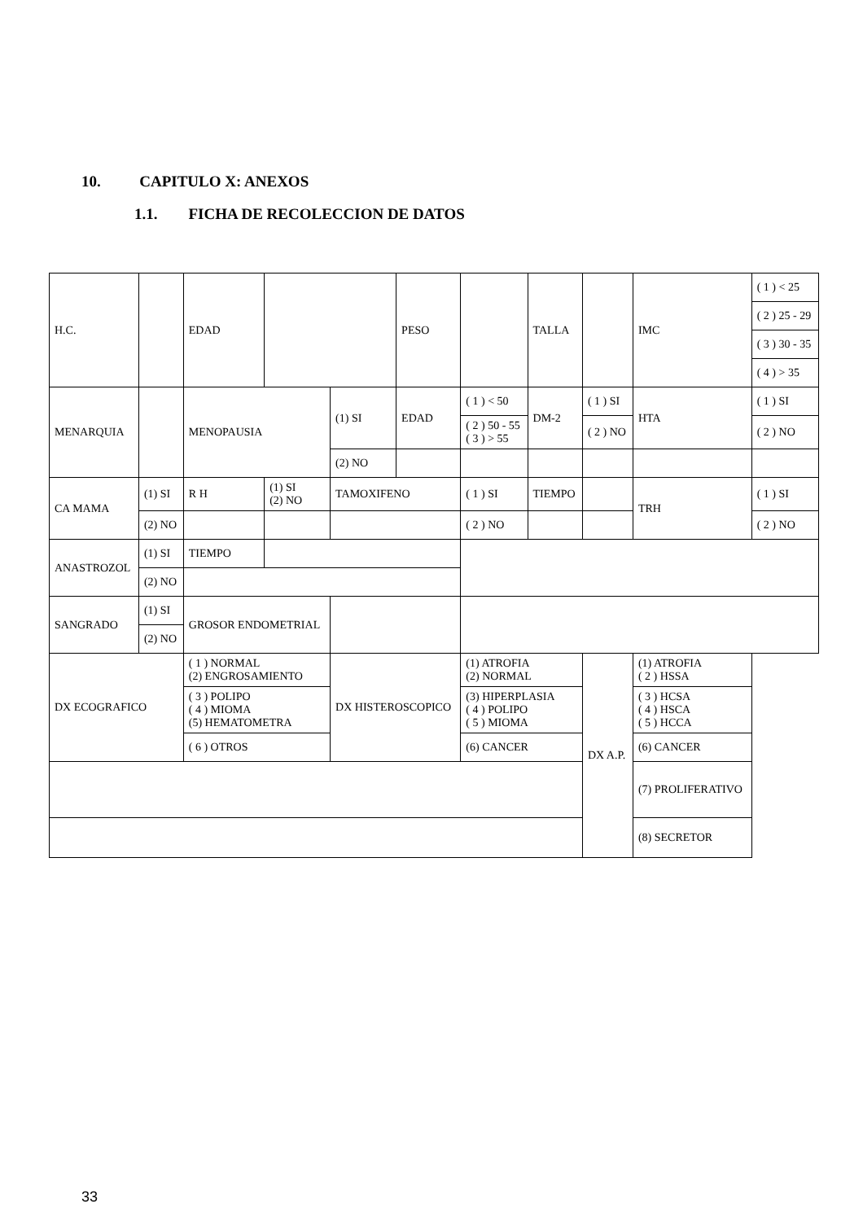10. CAPITULO X: ANEXOS
1.1. FICHA DE RECOLECCION DE DATOS
| H.C. | | | EDAD | | | PESO | | TALLA | | IMC | ( 1 ) < 25 |
| | | | | | | | | | | | ( 2 ) 25 - 29 |
| | | | | | | | | | | | ( 3 ) 30 - 35 |
| | | | | | | | | | | | ( 4 ) > 35 |
| MENARQUIA | | | MENOPAUSIA | | (1) SI | EDAD | ( 1 ) < 50 | DM-2 | ( 1 ) SI | HTA | ( 1 ) SI |
| | | | | | | | ( 2 ) 50 - 55 ( 3 ) > 55 | | ( 2 ) NO | | ( 2 ) NO |
| | | | | | (2) NO | | | | | | |
| CA MAMA | | (1) SI | R H | (1) SI (2) NO | TAMOXIFENO | | ( 1 ) SI | TIEMPO | | TRH | ( 1 ) SI |
| | | (2) NO | | | | | ( 2 ) NO | | | | ( 2 ) NO |
| ANASTROZOL | | (1) SI | TIEMPO | | | | | | | | |
| | | (2) NO | | | | | | | | | |
| SANGRADO | | (1) SI | GROSOR ENDOMETRIAL | | | | | | | | |
| | | (2) NO | | | | | | | | | |
| DX ECOGRAFICO | | | ( 1 ) NORMAL (2) ENGROSAMIENTO | | DX HISTEROSCOPICO | | (1) ATROFIA (2) NORMAL | | DX A.P. | (1) ATROFIA ( 2 ) HSSA | |
| | | | ( 3 ) POLIPO ( 4 ) MIOMA (5) HEMATOMETRA | | | | (3) HIPERPLASIA ( 4 ) POLIPO ( 5 ) MIOMA | | | ( 3 ) HCSA ( 4 ) HSCA ( 5 ) HCCA | |
| | | | ( 6 ) OTROS | | | | (6) CANCER | | | (6) CANCER | |
| | | | | | | | | | | (7) PROLIFERATIVO | |
| | | | | | | | | | | (8) SECRETOR | |
33